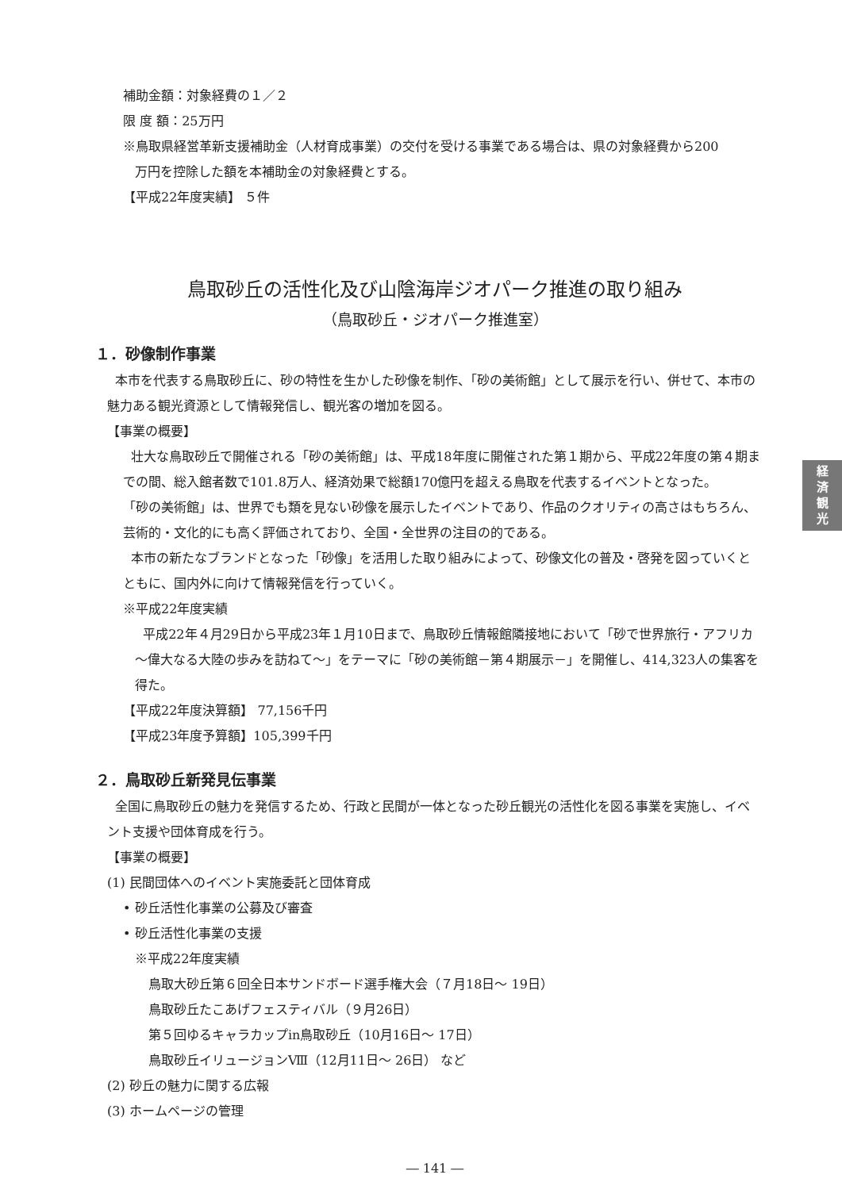経
済
観
光
補助金額：対象経費の１／２
限 度 額：25万円
※鳥取県経営革新支援補助金（人材育成事業）の交付を受ける事業である場合は、県の対象経費から200
万円を控除した額を本補助金の対象経費とする。
【平成22年度実績】 ５件
鳥取砂丘の活性化及び山陰海岸ジオパーク推進の取り組み
（鳥取砂丘・ジオパーク推進室）
１．砂像制作事業
本市を代表する鳥取砂丘に、砂の特性を生かした砂像を制作、「砂の美術館」として展示を行い、併せて、本市の魅力ある観光資源として情報発信し、観光客の増加を図る。
【事業の概要】
壮大な鳥取砂丘で開催される「砂の美術館」は、平成18年度に開催された第１期から、平成22年度の第４期までの間、総入館者数で101.8万人、経済効果で総額170億円を超える鳥取を代表するイベントとなった。
「砂の美術館」は、世界でも類を見ない砂像を展示したイベントであり、作品のクオリティの高さはもちろん、芸術的・文化的にも高く評価されており、全国・全世界の注目の的である。
本市の新たなブランドとなった「砂像」を活用した取り組みによって、砂像文化の普及・啓発を図っていくとともに、国内外に向けて情報発信を行っていく。
※平成22年度実績
平成22年４月29日から平成23年１月10日まで、鳥取砂丘情報館隣接地において「砂で世界旅行・アフリカ～偉大なる大陸の歩みを訪ねて～」をテーマに「砂の美術館－第４期展示－」を開催し、414,323人の集客を得た。
【平成22年度決算額】 77,156千円
【平成23年度予算額】105,399千円
２．鳥取砂丘新発見伝事業
全国に鳥取砂丘の魅力を発信するため、行政と民間が一体となった砂丘観光の活性化を図る事業を実施し、イベント支援や団体育成を行う。
【事業の概要】
(1) 民間団体へのイベント実施委託と団体育成
• 砂丘活性化事業の公募及び審査
• 砂丘活性化事業の支援
※平成22年度実績
鳥取大砂丘第６回全日本サンドボード選手権大会（７月18日～ 19日）
鳥取砂丘たこあげフェスティバル（９月26日）
第５回ゆるキャラカップin鳥取砂丘（10月16日～ 17日）
鳥取砂丘イリュージョンⅧ（12月11日～ 26日） など
(2) 砂丘の魅力に関する広報
(3) ホームページの管理
― 141 ―